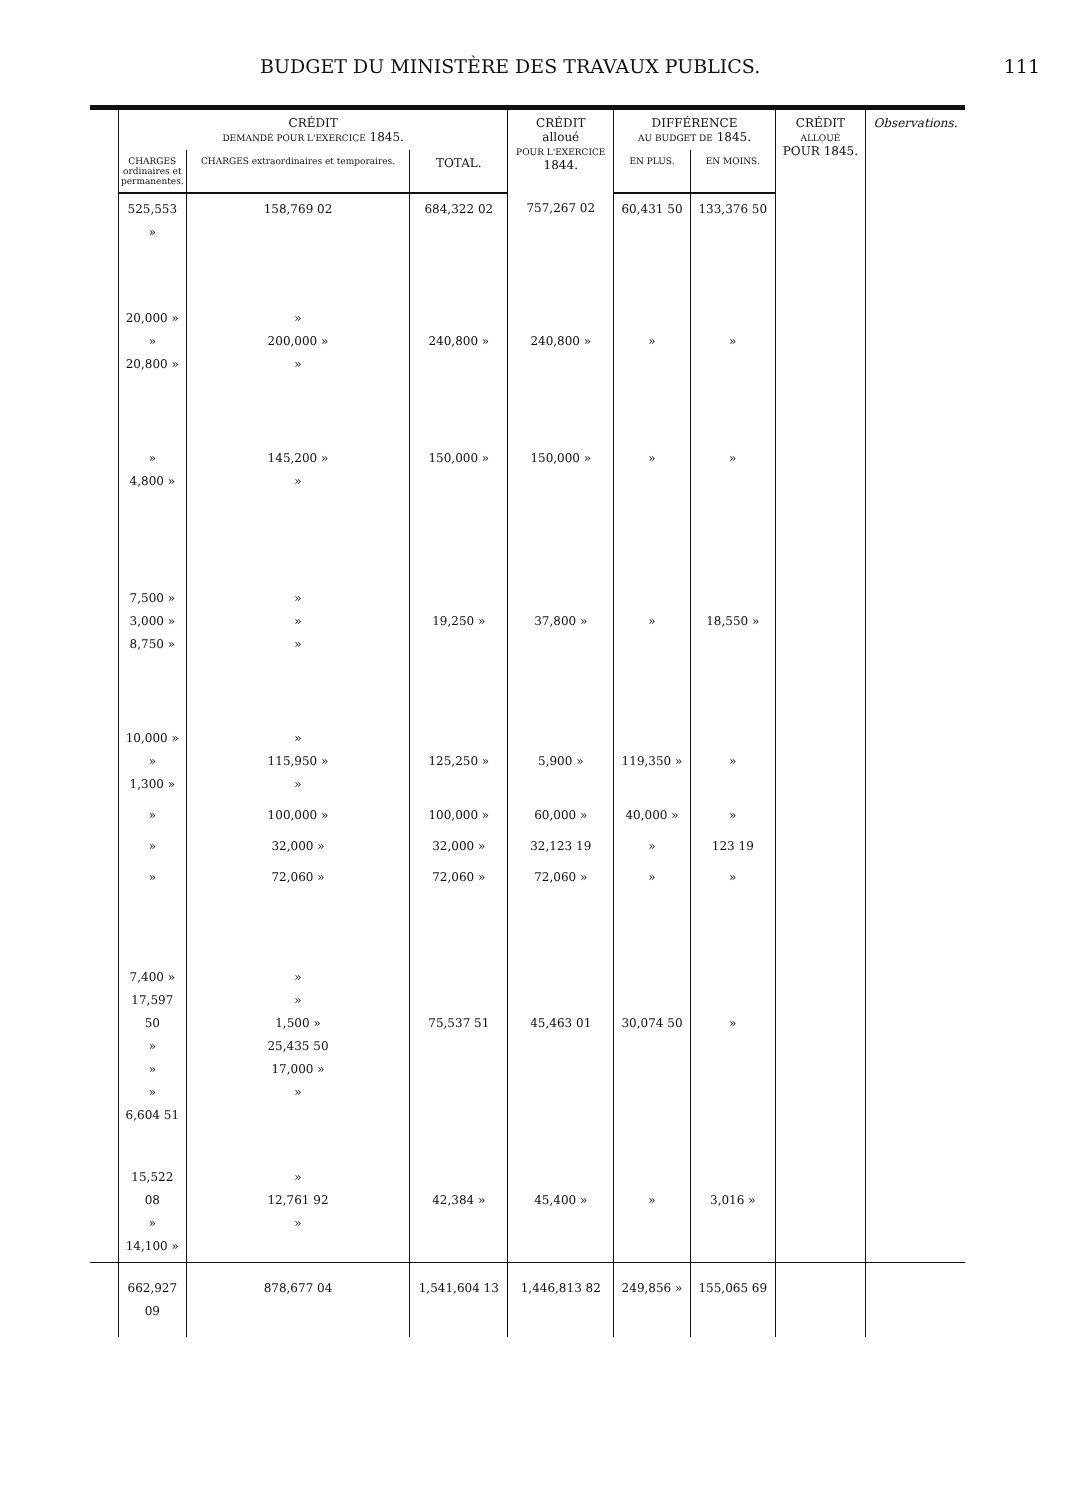BUDGET DU MINISTÈRE DES TRAVAUX PUBLICS. 111
| | CRÉDIT DEMANDÉ POUR L'EXERCICE 1845. | | | CRÉDIT alloué POUR L'EXERCICE 1844. | DIFFÉRENCE AU BUDGET DE 1845. | | CRÉDIT ALLOUÉ POUR 1845. | Observations. |
| --- | --- | --- | --- | --- | --- | --- | --- | --- |
| | CHARGES ordinaires et permanentes. | CHARGES extraordinaires et temporaires. | TOTAL. | | EN PLUS. | EN MOINS. | | |
| | 525,553 » | 158,769 02 | 684,322 02 | 757,267 02 | 60,431 50 | 133,376 50 | | |
| | 20,000 » » 20,800 » | » 200,000 » » | 240,800 » | 240,800 » | » | » | | |
| | » 4,800 » | 145,200 » » | 150,000 » | 150,000 » | » | » | | |
| | 7,500 » 3,000 » 8,750 » | » » » | 19,250 » | 37,800 » | » | 18,550 » | | |
| | 10,000 » » 1,300 » | » 115,950 » » | 125,250 » | 5,900 » | 119,350 » | » | | |
| | » | 100,000 » | 100,000 » | 60,000 » | 40,000 » | » | | |
| | » | 32,000 » | 32,000 » | 32,123 19 | » | 123 19 | | |
| | » | 72,060 » | 72,060 » | 72,060 » | » | » | | |
| | 7,400 » 17,597 50 » » » 6,604 51 | » » 1,500 » 25,435 50 17,000 » » | 75,537 51 | 45,463 01 | 30,074 50 | » | | |
| | 15,522 08 » 14,100 » | » 12,761 92 » | 42,384 » | 45,400 » | » | 3,016 » | | |
| | 662,927 09 | 878,677 04 | 1,541,604 13 | 1,446,813 82 | 249,856 » | 155,065 69 | | |